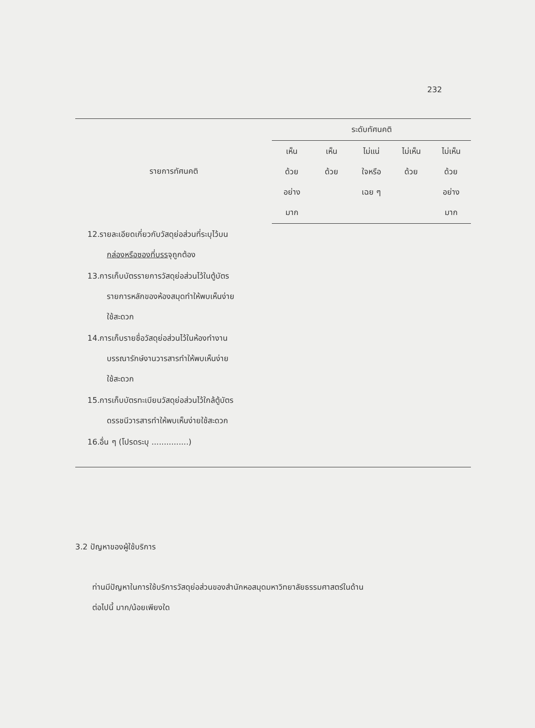232
| รายการทัศนคติ | ระดับทัศนคติ | | | | |
| --- | --- | --- | --- | --- | --- |
| | เห็น ด้วย อย่าง มาก | เห็น ด้วย | ไม่แน่ ใจหรือ เฉย ๆ | ไม่เห็น ด้วย | ไม่เห็น ด้วย อย่าง มาก |
| 12.รายละเอียดเกี่ยวกับวัสดุย่อส่วนที่ระบุไว้บน กล่องหรือซองที่บรร จุถูกต้อง | | | | | |
| 13.การเก็บบัตรรายการวัสดุย่อส่วนไว้ในตู้บัตร รายการหลักของห้องสมุดทำให้พบเห็นง่าย ใช้สะดวก | | | | | |
| 14.การเก็บรายชื่อวัสดุย่อส่วนไว้ในห้องทำงาน บรรณารักษ์งานวารสารทำให้พบเห็นง่าย ใช้สะดวก | | | | | |
| 15.การเก็บบัตรทะเบียนวัสดุย่อส่วนไว้ใกล้ตู้บัตร ดรรชนีวารสารทำให้พบเห็นง่ายใช้สะดวก | | | | | |
| 16.อื่น ๆ (โปรดระบุ ...............) | | | | | |
3.2 ปัญหาของผู้ใช้บริการ
ท่านมีปัญหาในการใช้บริการวัสดุย่อส่วนของสำนักหอสมุดมหาวิทยาลัยธรรมศาสตร์ในด้าน
ต่อไปนี้ มาก/น้อยเพียงใด